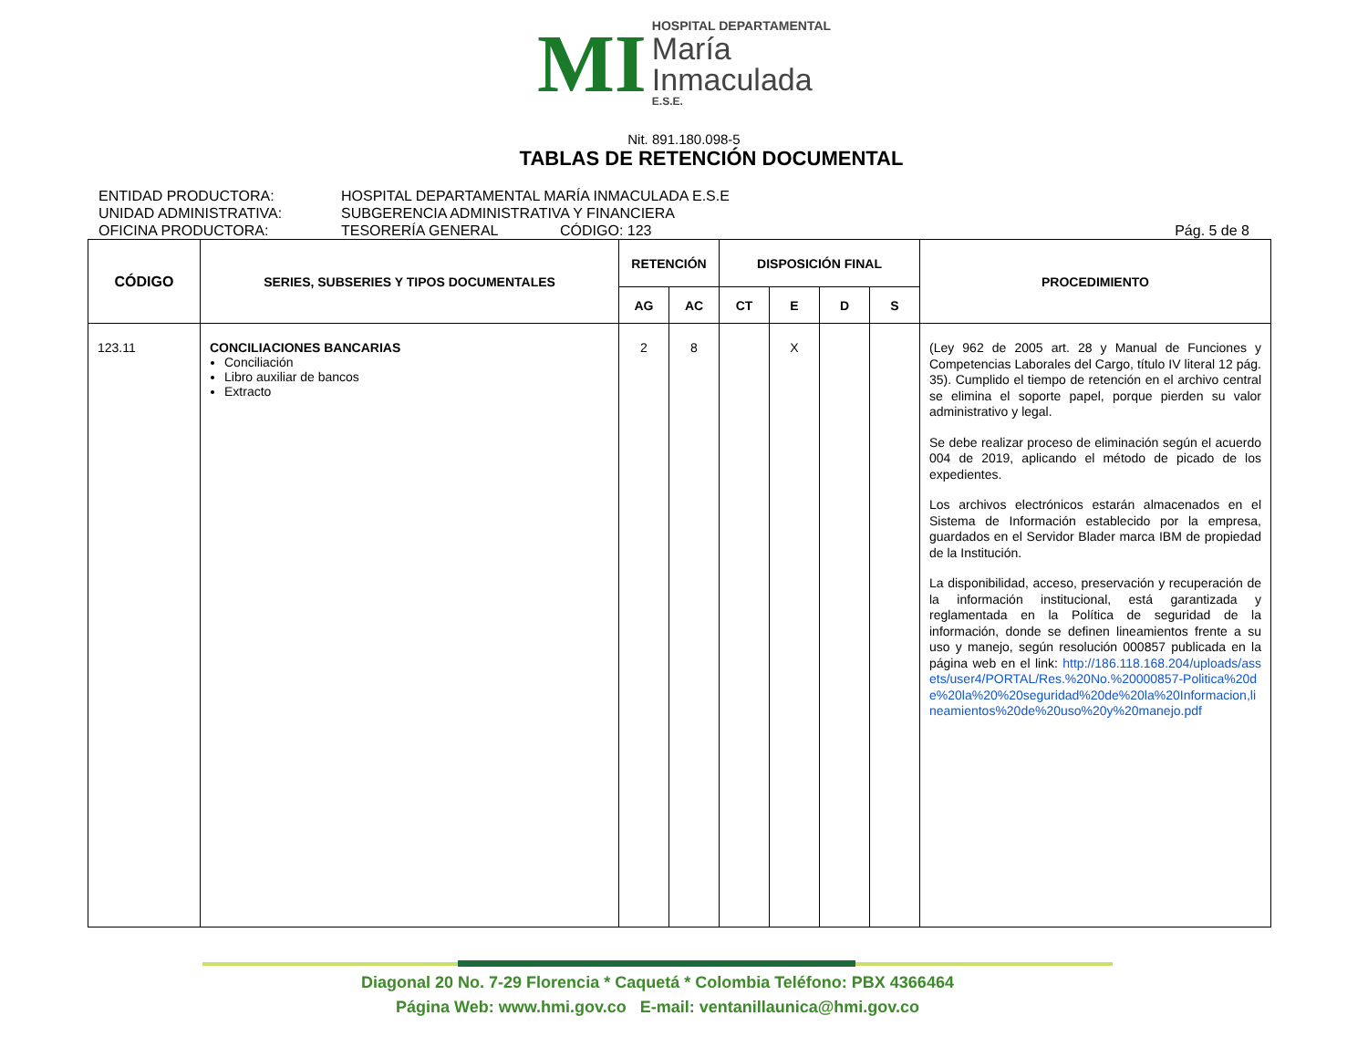MI
HOSPITAL DEPARTAMENTAL
María
Inmaculada
E.S.E.
Nit. 891.180.098-5
TABLAS DE RETENCIÓN DOCUMENTAL
ENTIDAD PRODUCTORA: HOSPITAL DEPARTAMENTAL MARÍA INMACULADA E.S.E
UNIDAD ADMINISTRATIVA: SUBGERENCIA ADMINISTRATIVA Y FINANCIERA
OFICINA PRODUCTORA: TESORERÍA GENERAL CÓDIGO: 123 Pág. 5 de 8
| CÓDIGO | SERIES, SUBSERIES Y TIPOS DOCUMENTALES | RETENCIÓN | | DISPOSICIÓN FINAL | | | | PROCEDIMIENTO |
| --- | --- | --- | --- | --- | --- | --- | --- | --- |
| | | AG | AC | CT | E | D | S | |
| 123.11 | CONCILIACIONES BANCARIAS Conciliación Libro auxiliar de bancos Extracto | 2 | 8 | | X | | | (Ley 962 de 2005 art. 28 y Manual de Funciones y Competencias Laborales del Cargo, título IV literal 12 pág. 35). Cumplido el tiempo de retención en el archivo central se elimina el soporte papel, porque pierden su valor administrativo y legal. Se debe realizar proceso de eliminación según el acuerdo 004 de 2019, aplicando el método de picado de los expedientes. Los archivos electrónicos estarán almacenados en el Sistema de Información establecido por la empresa, guardados en el Servidor Blader marca IBM de propiedad de la Institución. La disponibilidad, acceso, preservación y recuperación de la información institucional, está garantizada y reglamentada en la Política de seguridad de la información, donde se definen lineamientos frente a su uso y manejo, según resolución 000857 publicada en la página web en el link: http://186.118.168.204/uploads/assets/user4/PORTAL/Res.%20No.%20000857-Politica%20de%20la%20%20seguridad%20de%20la%20Informacion,lineamientos%20de%20uso%20y%20manejo.pdf |
Diagonal 20 No. 7-29 Florencia * Caquetá * Colombia Teléfono: PBX 4366464
Página Web: www.hmi.gov.co E-mail: ventanillaunica@hmi.gov.co